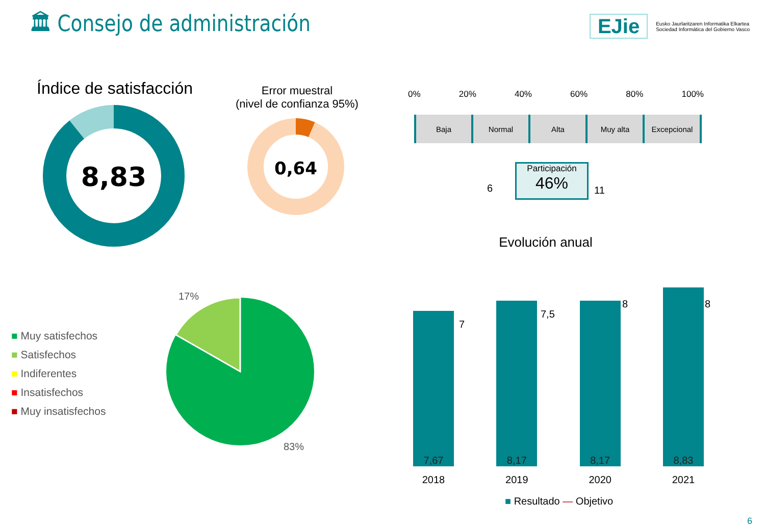🏛 Consejo de administración EJie Eusko Jaurlaritzaren Informatika Elkartea
Sociedad Informática del Gobierno Vasco
Índice de satisfacción
8,83
Error muestral
(nivel de confianza 95%)
0,64
0% 20% 40% 60% 80% 100%
Baja Normal Alta Muy alta Excepcional
6
Participación
46%
11
Evolución anual
■ Muy satisfechos
■ Satisfechos
■ Indiferentes
■ Insatisfechos
■ Muy insatisfechos
17%
83%
7,67
8,17
8,17
8,83
7
7,5
8 8
2018 2019 2020 2021
■ Resultado — Objetivo
6